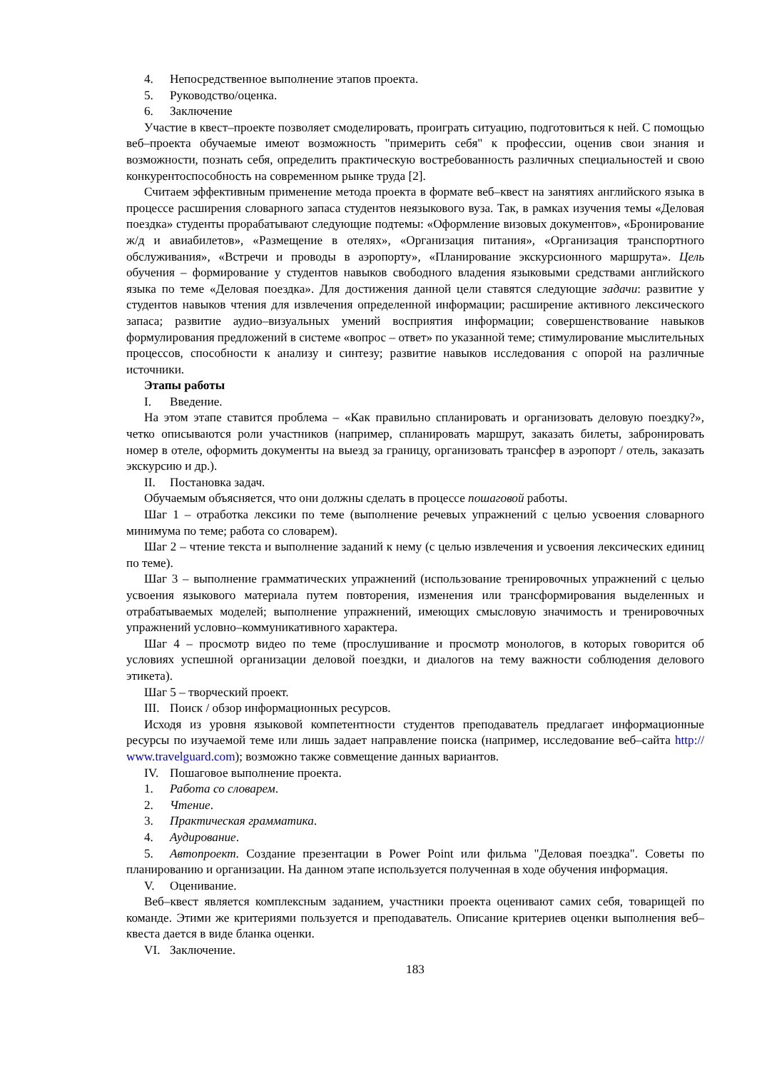4. Непосредственное выполнение этапов проекта.
5. Руководство/оценка.
6. Заключение
Участие в квест–проекте позволяет смоделировать, проиграть ситуацию, подготовиться к ней. С помощью веб–проекта обучаемые имеют возможность "примерить себя" к профессии, оценив свои знания и возможности, познать себя, определить практическую востребованность различных специальностей и свою конкурентоспособность на современном рынке труда [2].
Считаем эффективным применение метода проекта в формате веб–квест на занятиях английского языка в процессе расширения словарного запаса студентов неязыкового вуза. Так, в рамках изучения темы «Деловая поездка» студенты прорабатывают следующие подтемы: «Оформление визовых документов», «Бронирование ж/д и авиабилетов», «Размещение в отелях», «Организация питания», «Организация транспортного обслуживания», «Встречи и проводы в аэропорту», «Планирование экскурсионного маршрута». Цель обучения – формирование у студентов навыков свободного владения языковыми средствами английского языка по теме «Деловая поездка». Для достижения данной цели ставятся следующие задачи: развитие у студентов навыков чтения для извлечения определенной информации; расширение активного лексического запаса; развитие аудио–визуальных умений восприятия информации; совершенствование навыков формулирования предложений в системе «вопрос – ответ» по указанной теме; стимулирование мыслительных процессов, способности к анализу и синтезу; развитие навыков исследования с опорой на различные источники.
Этапы работы
I. Введение.
На этом этапе ставится проблема – «Как правильно спланировать и организовать деловую поездку?», четко описываются роли участников (например, спланировать маршрут, заказать билеты, забронировать номер в отеле, оформить документы на выезд за границу, организовать трансфер в аэропорт / отель, заказать экскурсию и др.).
II. Постановка задач.
Обучаемым объясняется, что они должны сделать в процессе пошаговой работы.
Шаг 1 – отработка лексики по теме (выполнение речевых упражнений с целью усвоения словарного минимума по теме; работа со словарем).
Шаг 2 – чтение текста и выполнение заданий к нему (с целью извлечения и усвоения лексических единиц по теме).
Шаг 3 – выполнение грамматических упражнений (использование тренировочных упражнений с целью усвоения языкового материала путем повторения, изменения или трансформирования выделенных и отрабатываемых моделей; выполнение упражнений, имеющих смысловую значимость и тренировочных упражнений условно–коммуникативного характера.
Шаг 4 – просмотр видео по теме (прослушивание и просмотр монологов, в которых говорится об условиях успешной организации деловой поездки, и диалогов на тему важности соблюдения делового этикета).
Шаг 5 – творческий проект.
III. Поиск / обзор информационных ресурсов.
Исходя из уровня языковой компетентности студентов преподаватель предлагает информационные ресурсы по изучаемой теме или лишь задает направление поиска (например, исследование веб–сайта http:// www.travelguard.com); возможно также совмещение данных вариантов.
IV. Пошаговое выполнение проекта.
1. Работа со словарем.
2. Чтение.
3. Практическая грамматика.
4. Аудирование.
5. Автопроект. Создание презентации в Power Point или фильма "Деловая поездка". Советы по планированию и организации. На данном этапе используется полученная в ходе обучения информация.
V. Оценивание.
Веб–квест является комплексным заданием, участники проекта оценивают самих себя, товарищей по команде. Этими же критериями пользуется и преподаватель. Описание критериев оценки выполнения веб–квеста дается в виде бланка оценки.
VI. Заключение.
183